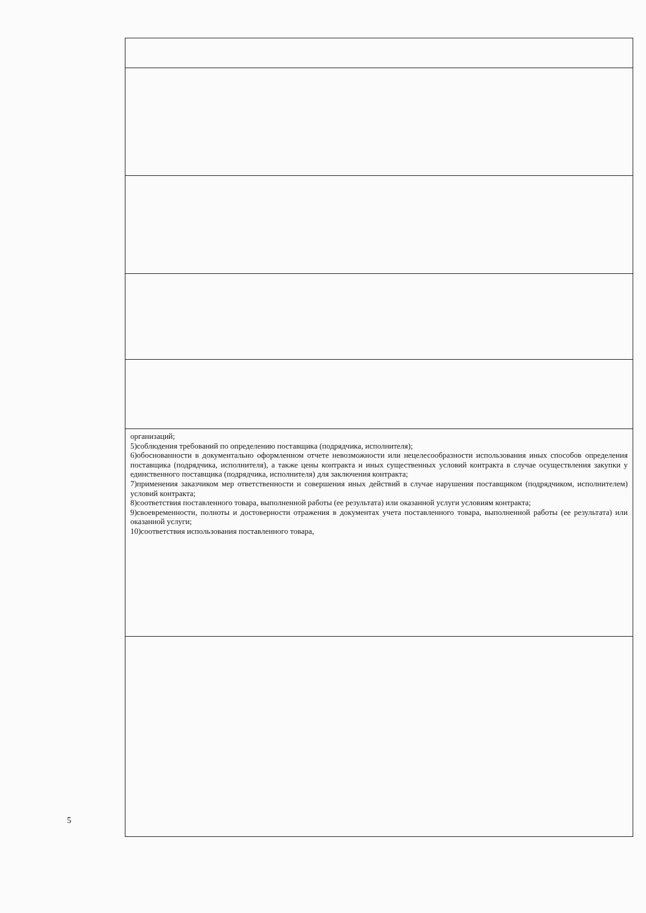| организаций; 5)соблюдения требований по определению поставщика (подрядчика, исполнителя); 6)обоснованности в документально оформленном отчете невозможности или нецелесообразности использования иных способов определения поставщика (подрядчика, исполнителя), а также цены контракта и иных существенных условий контракта в случае осуществления закупки у единственного поставщика (подрядчика, исполнителя) для заключения контракта; 7)применения заказчиком мер ответственности и совершения иных действий в случае нарушения поставщиком (подрядчиком, исполнителем) условий контракта; 8)соответствия поставленного товара, выполненной работы (ее результата) или оказанной услуги условиям контракта; 9)своевременности, полноты и достоверности отражения в документах учета поставленного товара, выполненной работы (ее результата) или оказанной услуги; 10)соответствия использования поставленного товара, |
5